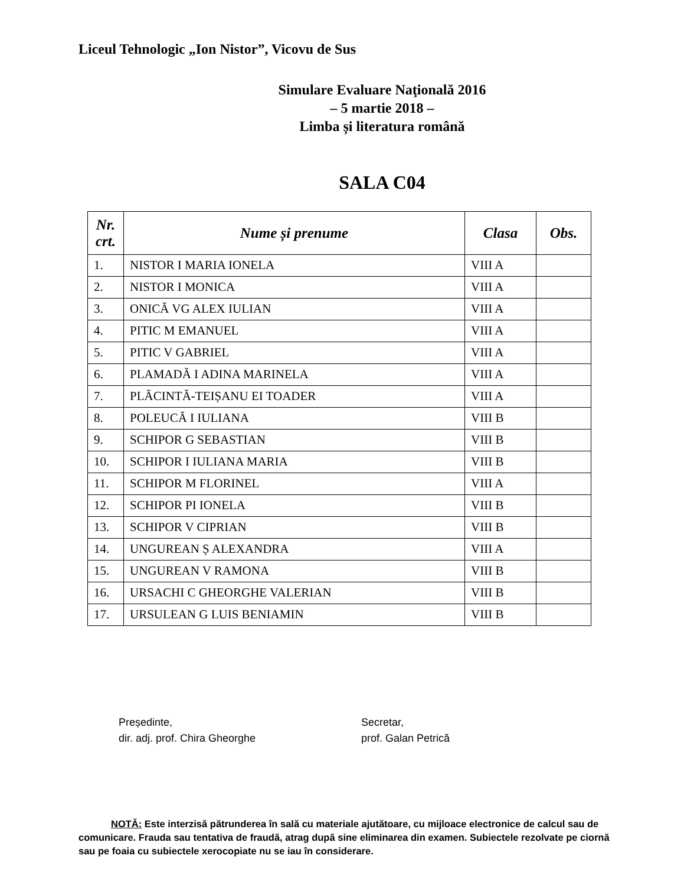Liceul Tehnologic „Ion Nistor”, Vicovu de Sus
Simulare Evaluare Naţională 2016
– 5 martie 2018 –
Limba și literatura română
SALA C04
| Nr. crt. | Nume și prenume | Clasa | Obs. |
| --- | --- | --- | --- |
| 1. | NISTOR I MARIA IONELA | VIII A | |
| 2. | NISTOR I MONICA | VIII A | |
| 3. | ONICĂ VG ALEX IULIAN | VIII A | |
| 4. | PITIC M EMANUEL | VIII A | |
| 5. | PITIC V GABRIEL | VIII A | |
| 6. | PLAMADĂ I ADINA MARINELA | VIII A | |
| 7. | PLĂCINTĂ-TEIȘANU EI TOADER | VIII A | |
| 8. | POLEUCĂ I IULIANA | VIII B | |
| 9. | SCHIPOR G SEBASTIAN | VIII B | |
| 10. | SCHIPOR I IULIANA MARIA | VIII B | |
| 11. | SCHIPOR M FLORINEL | VIII A | |
| 12. | SCHIPOR PI IONELA | VIII B | |
| 13. | SCHIPOR V CIPRIAN | VIII B | |
| 14. | UNGUREAN Ș ALEXANDRA | VIII A | |
| 15. | UNGUREAN V RAMONA | VIII B | |
| 16. | URSACHI C GHEORGHE VALERIAN | VIII B | |
| 17. | URSULEAN G LUIS BENIAMIN | VIII B | |
Președinte,
dir. adj. prof. Chira Gheorghe
Secretar,
prof. Galan Petrică
NOTĂ: Este interzisă pătrunderea în sală cu materiale ajutătoare, cu mijloace electronice de calcul sau de comunicare. Frauda sau tentativa de fraudă, atrag după sine eliminarea din examen. Subiectele rezolvate pe ciornă sau pe foaia cu subiectele xerocopiate nu se iau în considerare.